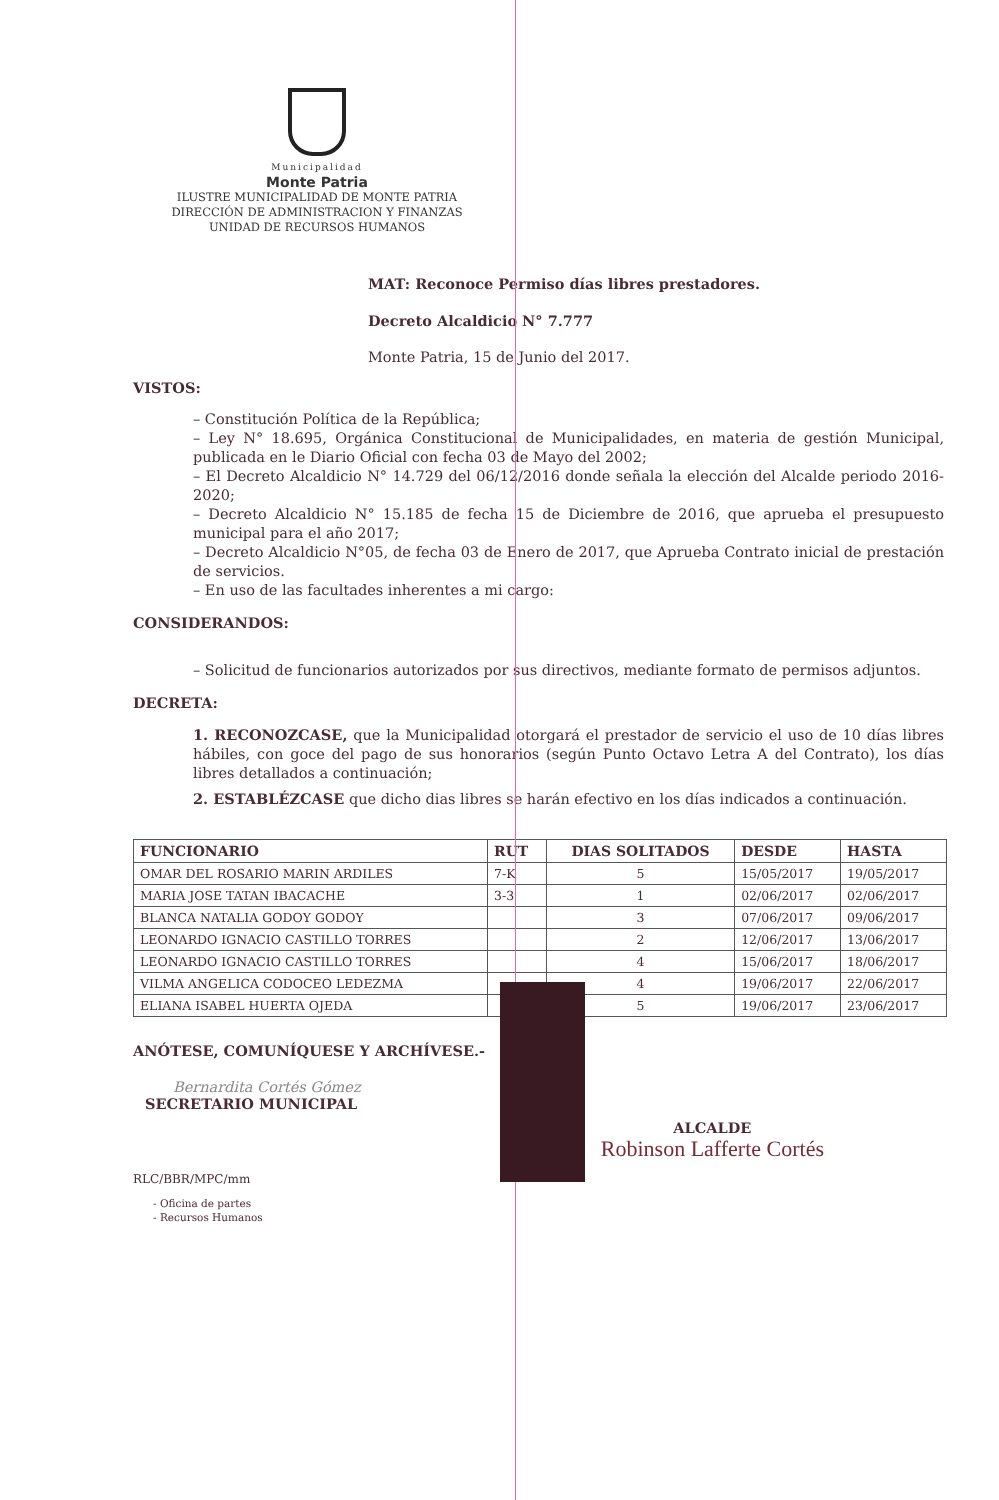Municipalidad
Monte Patria
ILUSTRE MUNICIPALIDAD DE MONTE PATRIA
DIRECCIÓN DE ADMINISTRACION Y FINANZAS
UNIDAD DE RECURSOS HUMANOS
MAT: Reconoce Permiso días libres prestadores.
Decreto Alcaldicio N° 7.777
Monte Patria, 15 de Junio del 2017.
VISTOS:
– Constitución Política de la República;
– Ley N° 18.695, Orgánica Constitucional de Municipalidades, en materia de gestión Municipal, publicada en le Diario Oficial con fecha 03 de Mayo del 2002;
– El Decreto Alcaldicio N° 14.729 del 06/12/2016 donde señala la elección del Alcalde periodo 2016-2020;
– Decreto Alcaldicio N° 15.185 de fecha 15 de Diciembre de 2016, que aprueba el presupuesto municipal para el año 2017;
– Decreto Alcaldicio N°05, de fecha 03 de Enero de 2017, que Aprueba Contrato inicial de prestación de servicios.
– En uso de las facultades inherentes a mi cargo:
CONSIDERANDOS:
– Solicitud de funcionarios autorizados por sus directivos, mediante formato de permisos adjuntos.
DECRETA:
1. RECONOZCASE, que la Municipalidad otorgará el prestador de servicio el uso de 10 días libres hábiles, con goce del pago de sus honorarios (según Punto Octavo Letra A del Contrato), los días libres detallados a continuación;
2. ESTABLÉZCASE que dicho dias libres se harán efectivo en los días indicados a continuación.
| FUNCIONARIO | RUT | DIAS SOLITADOS | DESDE | HASTA |
| --- | --- | --- | --- | --- |
| OMAR DEL ROSARIO MARIN ARDILES | 7-K | 5 | 15/05/2017 | 19/05/2017 |
| MARIA JOSE TATAN IBACACHE | 3-3 | 1 | 02/06/2017 | 02/06/2017 |
| BLANCA NATALIA GODOY GODOY | | 3 | 07/06/2017 | 09/06/2017 |
| LEONARDO IGNACIO CASTILLO TORRES | | 2 | 12/06/2017 | 13/06/2017 |
| LEONARDO IGNACIO CASTILLO TORRES | | 4 | 15/06/2017 | 18/06/2017 |
| VILMA ANGELICA CODOCEO LEDEZMA | | 4 | 19/06/2017 | 22/06/2017 |
| ELIANA ISABEL HUERTA OJEDA | | 5 | 19/06/2017 | 23/06/2017 |
ANÓTESE, COMUNÍQUESE Y ARCHÍVESE.-
Bernardita Cortés Gómez
SECRETARIO MUNICIPAL
ALCALDE
Robinson Lafferte Cortés
RLC/BBR/MPC/mm
- Oficina de partes
- Recursos Humanos